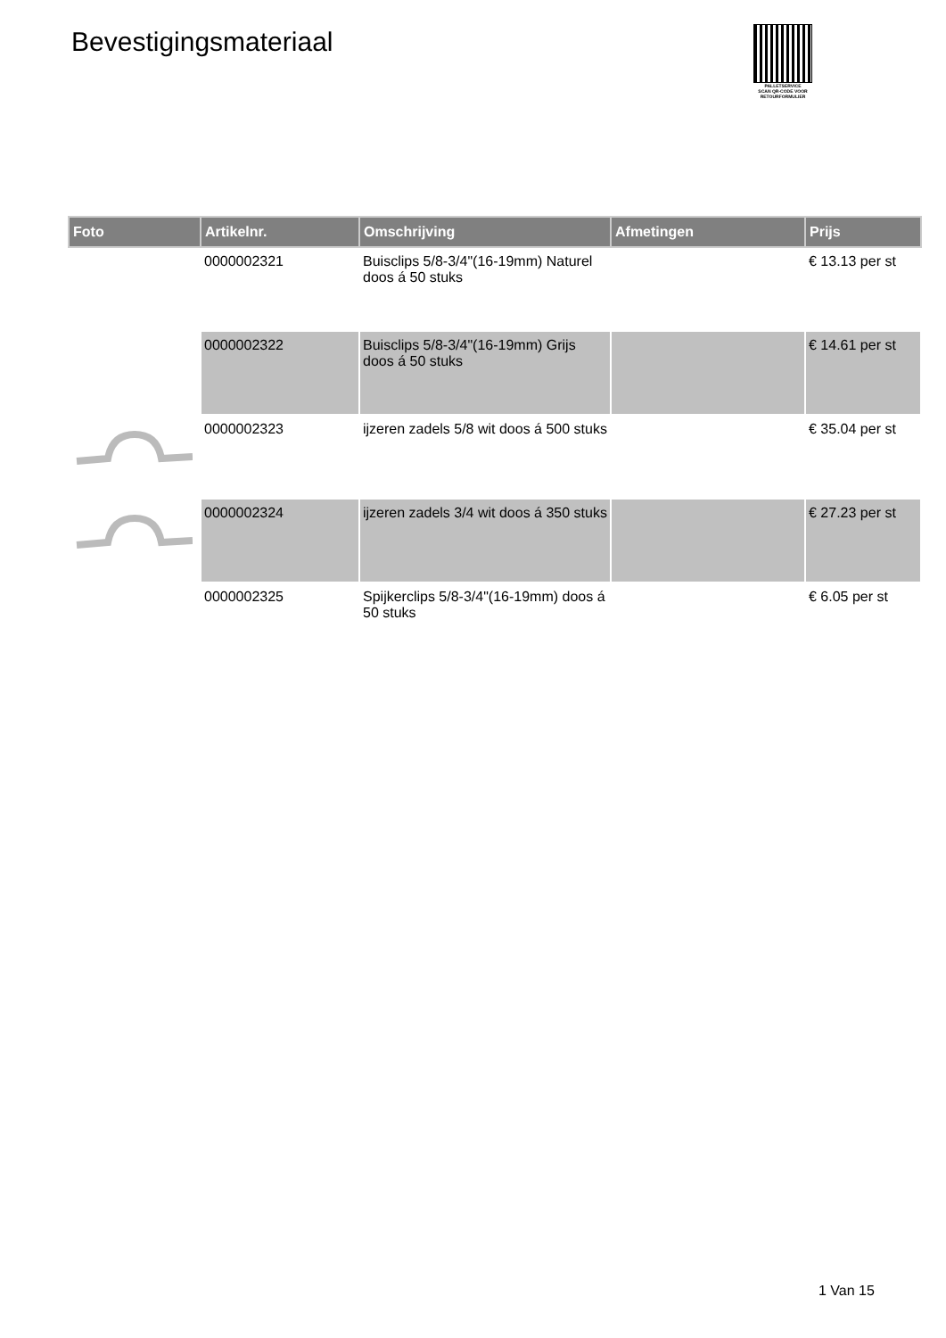Bevestigingsmateriaal
PALLETSERVICE
SCAN QR-CODE VOOR RETOURFORMULIER
| Foto | Artikelnr. | Omschrijving | Afmetingen | Prijs |
| --- | --- | --- | --- | --- |
| | 0000002321 | Buisclips 5/8-3/4"(16-19mm) Naturel doos á 50 stuks | | € 13.13 per st |
| | 0000002322 | Buisclips 5/8-3/4"(16-19mm) Grijs doos á 50 stuks | | € 14.61 per st |
| | 0000002323 | ijzeren zadels 5/8 wit doos á 500 stuks | | € 35.04 per st |
| | 0000002324 | ijzeren zadels 3/4 wit doos á 350 stuks | | € 27.23 per st |
| | 0000002325 | Spijkerclips 5/8-3/4"(16-19mm) doos á 50 stuks | | € 6.05 per st |
1 Van 15